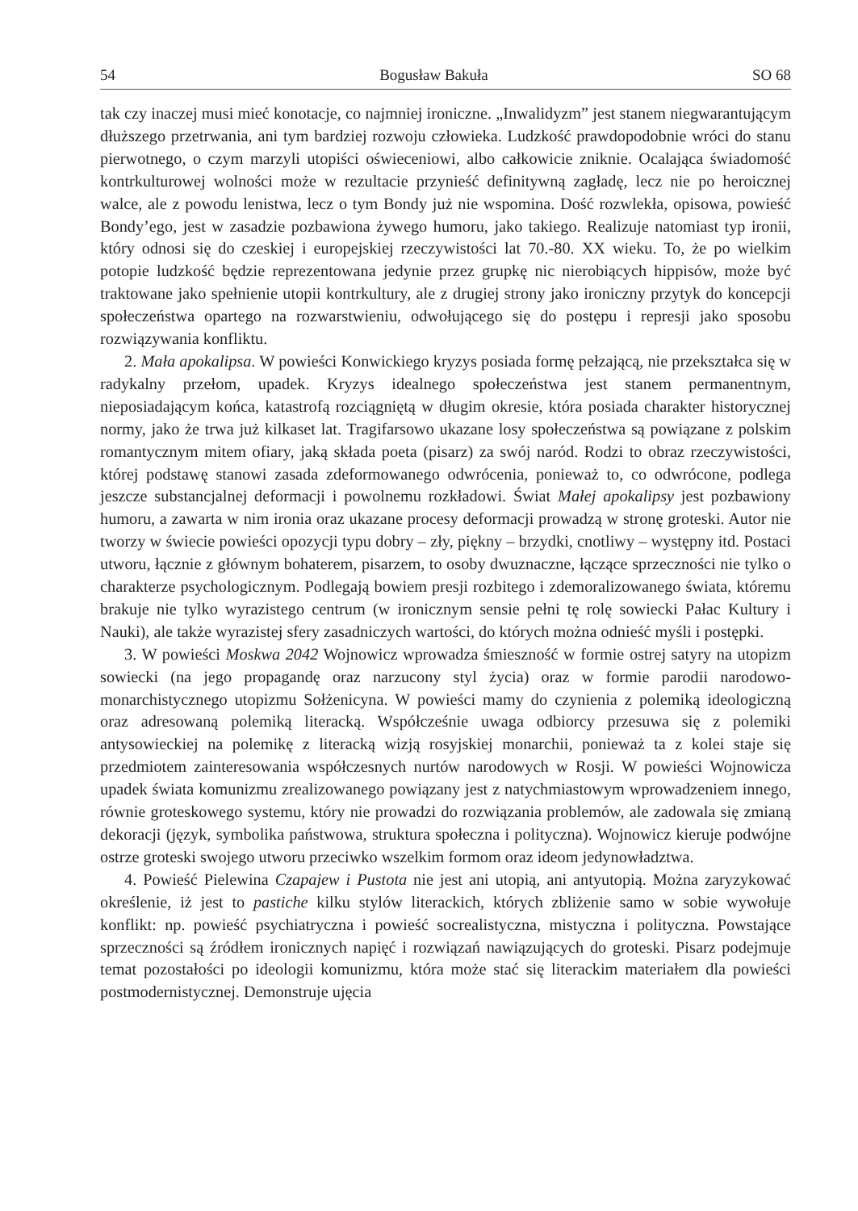54 Bogusław Bakuła SO 68
tak czy inaczej musi mieć konotacje, co najmniej ironiczne. „Inwalidyzm” jest stanem niegwarantującym dłuższego przetrwania, ani tym bardziej rozwoju człowieka. Ludzkość prawdopodobnie wróci do stanu pierwotnego, o czym marzyli utopiści oświeceniowi, albo całkowicie zniknie. Ocalająca świadomość kontrkulturowej wolności może w rezultacie przynieść definitywną zagładę, lecz nie po heroicznej walce, ale z powodu lenistwa, lecz o tym Bondy już nie wspomina. Dość rozwlekła, opisowa, powieść Bondy’ego, jest w zasadzie pozbawiona żywego humoru, jako takiego. Realizuje natomiast typ ironii, który odnosi się do czeskiej i europejskiej rzeczywistości lat 70.-80. XX wieku. To, że po wielkim potopie ludzkość będzie reprezentowana jedynie przez grupkę nic nierobiących hippisów, może być traktowane jako spełnienie utopii kontrkultury, ale z drugiej strony jako ironiczny przytyk do koncepcji społeczeństwa opartego na rozwarstwieniu, odwołującego się do postępu i represji jako sposobu rozwiązywania konfliktu.
2. Mała apokalipsa. W powieści Konwickiego kryzys posiada formę pełzającą, nie przekształca się w radykalny przełom, upadek. Kryzys idealnego społeczeństwa jest stanem permanentnym, nieposiadającym końca, katastrofą rozciągniętą w długim okresie, która posiada charakter historycznej normy, jako że trwa już kilkaset lat. Tragifarsowo ukazane losy społeczeństwa są powiązane z polskim romantycznym mitem ofiary, jaką składa poeta (pisarz) za swój naród. Rodzi to obraz rzeczywistości, której podstawę stanowi zasada zdeformowanego odwrócenia, ponieważ to, co odwrócone, podlega jeszcze substancjalnej deformacji i powolnemu rozkładowi. Świat Małej apokalipsy jest pozbawiony humoru, a zawarta w nim ironia oraz ukazane procesy deformacji prowadzą w stronę groteski. Autor nie tworzy w świecie powieści opozycji typu dobry – zły, piękny – brzydki, cnotliwy – występny itd. Postaci utworu, łącznie z głównym bohaterem, pisarzem, to osoby dwuznaczne, łączące sprzeczności nie tylko o charakterze psychologicznym. Podlegają bowiem presji rozbitego i zdemoralizowanego świata, któremu brakuje nie tylko wyrazistego centrum (w ironicznym sensie pełni tę rolę sowiecki Pałac Kultury i Nauki), ale także wyrazistej sfery zasadniczych wartości, do których można odnieść myśli i postępki.
3. W powieści Moskwa 2042 Wojnowicz wprowadza śmieszność w formie ostrej satyry na utopizm sowiecki (na jego propagandę oraz narzucony styl życia) oraz w formie parodii narodowo-monarchistycznego utopizmu Sołżenicyna. W powieści mamy do czynienia z polemiką ideologiczną oraz adresowaną polemiką literacką. Współcześnie uwaga odbiorcy przesuwa się z polemiki antysowieckiej na polemikę z literacką wizją rosyjskiej monarchii, ponieważ ta z kolei staje się przedmiotem zainteresowania współczesnych nurtów narodowych w Rosji. W powieści Wojnowicza upadek świata komunizmu zrealizowanego powiązany jest z natychmiastowym wprowadzeniem innego, równie groteskowego systemu, który nie prowadzi do rozwiązania problemów, ale zadowala się zmianą dekoracji (język, symbolika państwowa, struktura społeczna i polityczna). Wojnowicz kieruje podwójne ostrze groteski swojego utworu przeciwko wszelkim formom oraz ideom jedynowładztwa.
4. Powieść Pielewina Czapajew i Pustota nie jest ani utopią, ani antyutopią. Można zaryzykować określenie, iż jest to pastiche kilku stylów literackich, których zbliżenie samo w sobie wywołuje konflikt: np. powieść psychiatryczna i powieść socrealistyczna, mistyczna i polityczna. Powstające sprzeczności są źródłem ironicznych napięć i rozwiązań nawiązujących do groteski. Pisarz podejmuje temat pozostałości po ideologii komunizmu, która może stać się literackim materiałem dla powieści postmodernistycznej. Demonstruje ujęcia